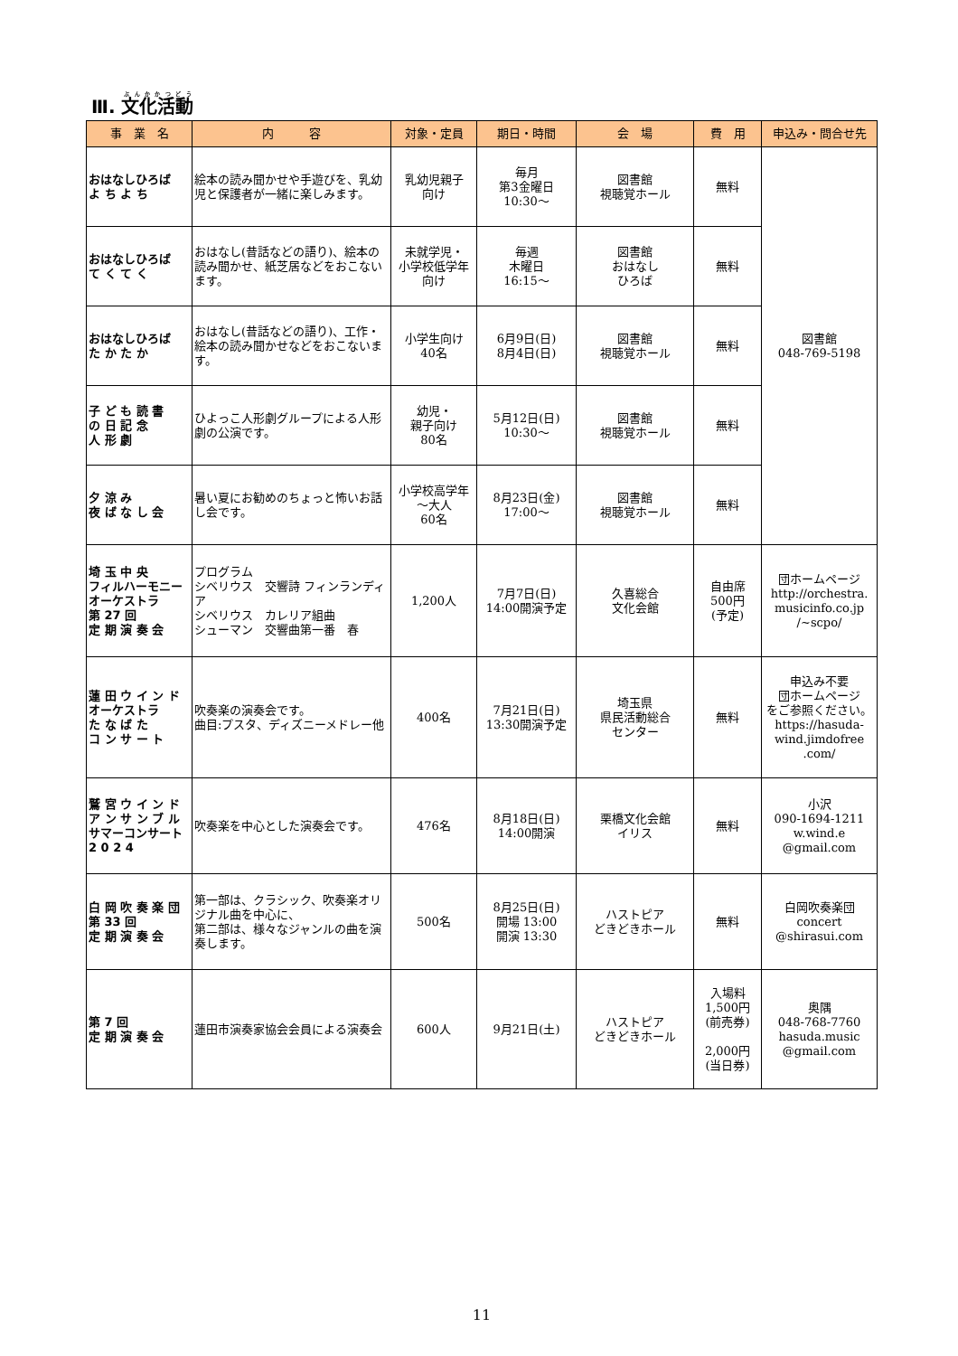Ⅲ. 文化活動
| 事 業 名 | 内 容 | 対象・定員 | 期日・時間 | 会 場 | 費 用 | 申込み・問合せ先 |
| --- | --- | --- | --- | --- | --- | --- |
| おはなしひろば よ ち よ ち | 絵本の読み聞かせや手遊びを、乳幼児と保護者が一緒に楽しみます。 | 乳幼児親子 向け | 毎月 第3金曜日 10:30～ | 図書館 視聴覚ホール | 無料 | 図書館 048-769-5198 |
| おはなしひろば て く て く | おはなし(昔話などの語り)、絵本の読み聞かせ、紙芝居などをおこないます。 | 未就学児・ 小学校低学年 向け | 毎週 木曜日 16:15～ | 図書館 おはなし ひろば | 無料 | |
| おはなしひろば た か た か | おはなし(昔話などの語り)、工作・絵本の読み聞かせなどをおこないます。 | 小学生向け 40名 | 6月9日(日) 8月4日(日) | 図書館 視聴覚ホール | 無料 | |
| 子 ど も 読 書 の 日 記 念 人 形 劇 | ひよっこ人形劇グループによる人形劇の公演です。 | 幼児・ 親子向け 80名 | 5月12日(日) 10:30～ | 図書館 視聴覚ホール | 無料 | |
| 夕 涼 み 夜 ば な し 会 | 暑い夏にお勧めのちょっと怖いお話し会です。 | 小学校高学年 ～大人 60名 | 8月23日(金) 17:00～ | 図書館 視聴覚ホール | 無料 | |
| 埼 玉 中 央 フィルハーモニー オーケストラ 第 27 回 定 期 演 奏 会 | プログラム シベリウス 交響詩 フィンランディア シベリウス カレリア組曲 シューマン 交響曲第一番 春 | 1,200人 | 7月7日(日) 14:00開演予定 | 久喜総合 文化会館 | 自由席 500円 (予定) | 団ホームページ http://orchestra. musicinfo.co.jp /~scpo/ |
| 蓮 田 ウ イ ン ド オーケストラ た な ば た コ ン サ ー ト | 吹奏楽の演奏会です。 曲目:プスタ、ディズニーメドレー他 | 400名 | 7月21日(日) 13:30開演予定 | 埼玉県 県民活動総合 センター | 無料 | 申込み不要 団ホームページ をご参照ください。 https://hasuda- wind.jimdofree .com/ |
| 鷲 宮 ウ イ ン ド ア ン サ ン ブ ル サマーコンサート 2 0 2 4 | 吹奏楽を中心とした演奏会です。 | 476名 | 8月18日(日) 14:00開演 | 栗橋文化会館 イリス | 無料 | 小沢 090-1694-1211 w.wind.e @gmail.com |
| 白 岡 吹 奏 楽 団 第 33 回 定 期 演 奏 会 | 第一部は、クラシック、吹奏楽オリジナル曲を中心に、 第二部は、様々なジャンルの曲を演奏します。 | 500名 | 8月25日(日) 開場 13:00 開演 13:30 | ハストピア どきどきホール | 無料 | 白岡吹奏楽団 concert @shirasui.com |
| 第 7 回 定 期 演 奏 会 | 蓮田市演奏家協会会員による演奏会 | 600人 | 9月21日(土) | ハストピア どきどきホール | 入場料 1,500円 (前売券) 2,000円 (当日券) | 奥隅 048-768-7760 hasuda.music @gmail.com |
11